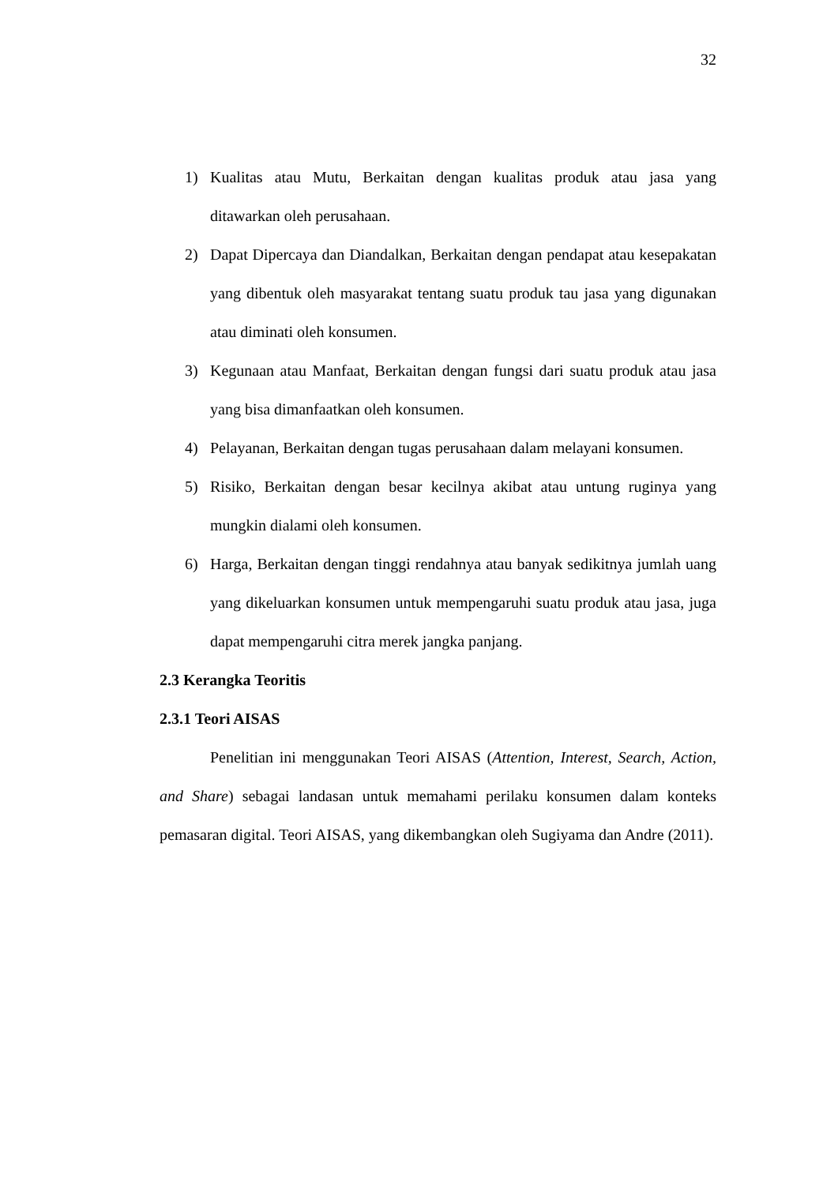32
1) Kualitas atau Mutu, Berkaitan dengan kualitas produk atau jasa yang ditawarkan oleh perusahaan.
2) Dapat Dipercaya dan Diandalkan, Berkaitan dengan pendapat atau kesepakatan yang dibentuk oleh masyarakat tentang suatu produk tau jasa yang digunakan atau diminati oleh konsumen.
3) Kegunaan atau Manfaat, Berkaitan dengan fungsi dari suatu produk atau jasa yang bisa dimanfaatkan oleh konsumen.
4) Pelayanan, Berkaitan dengan tugas perusahaan dalam melayani konsumen.
5) Risiko, Berkaitan dengan besar kecilnya akibat atau untung ruginya yang mungkin dialami oleh konsumen.
6) Harga, Berkaitan dengan tinggi rendahnya atau banyak sedikitnya jumlah uang yang dikeluarkan konsumen untuk mempengaruhi suatu produk atau jasa, juga dapat mempengaruhi citra merek jangka panjang.
2.3 Kerangka Teoritis
2.3.1 Teori AISAS
Penelitian ini menggunakan Teori AISAS (Attention, Interest, Search, Action, and Share) sebagai landasan untuk memahami perilaku konsumen dalam konteks pemasaran digital. Teori AISAS, yang dikembangkan oleh Sugiyama dan Andre (2011).